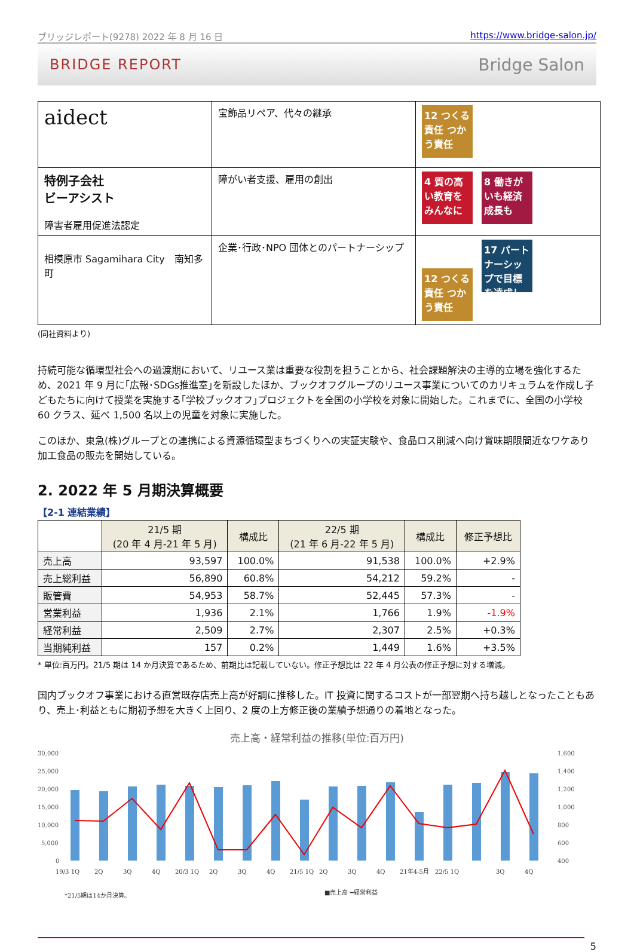ブリッジレポート(9278) 2022 年 8 月 16 日 https://www.bridge-salon.jp/
BRIDGE REPORT Bridge Salon
| aidect | 宝飾品リペア、代々の継承 | 12 つくる責任 つかう責任 |
| 特例子会社 ビーアシスト 障害者雇用促進法認定 | 障がい者支援、雇用の創出 | 4 質の高い教育をみんなに 8 働きがいも経済成長も |
| 相模原市 Sagamihara City 南知多町 | 企業･行政･NPO 団体とのパートナーシップ | 12 つくる責任 つかう責任 17 パートナーシップで目標を達成しよう |
(同社資料より)
持続可能な循環型社会への過渡期において、リユース業は重要な役割を担うことから、社会課題解決の主導的立場を強化するため、2021 年 9 月に｢広報･SDGs推進室｣を新設したほか、ブックオフグループのリユース事業についてのカリキュラムを作成し子どもたちに向けて授業を実施する｢学校ブックオフ｣プロジェクトを全国の小学校を対象に開始した。これまでに、全国の小学校 60 クラス、延べ 1,500 名以上の児童を対象に実施した。
このほか、東急(株)グループとの連携による資源循環型まちづくりへの実証実験や、食品ロス削減へ向け賞味期限間近なワケあり加工食品の販売を開始している。
2. 2022 年 5 月期決算概要
【2-1 連結業績】
| | 21/5 期 (20 年 4 月-21 年 5 月) | 構成比 | 22/5 期 (21 年 6 月-22 年 5 月) | 構成比 | 修正予想比 |
| --- | --- | --- | --- | --- | --- |
| 売上高 | 93,597 | 100.0% | 91,538 | 100.0% | +2.9% |
| 売上総利益 | 56,890 | 60.8% | 54,212 | 59.2% | - |
| 販管費 | 54,953 | 58.7% | 52,445 | 57.3% | - |
| 営業利益 | 1,936 | 2.1% | 1,766 | 1.9% | -1.9% |
| 経常利益 | 2,509 | 2.7% | 2,307 | 2.5% | +0.3% |
| 当期純利益 | 157 | 0.2% | 1,449 | 1.6% | +3.5% |
* 単位:百万円。21/5 期は 14 か月決算であるため、前期比は記載していない。修正予想比は 22 年 4 月公表の修正予想に対する増減。
国内ブックオフ事業における直営既存店売上高が好調に推移した。IT 投資に関するコストが一部翌期へ持ち越しとなったこともあり、売上･利益ともに期初予想を大きく上回り、2 度の上方修正後の業績予想通りの着地となった。
売上高・経常利益の推移(単位:百万円)
30,000
25,000
20,000
15,000
10,000
5,000
0
1,600
1,400
1,200
1,000
800
600
400
19/3 1Q
2Q
3Q
4Q
20/3 1Q
2Q
3Q
4Q
21/5 1Q
2Q
3Q
4Q
21年4-5月
22/5 1Q
3Q
4Q
*21/5期は14か月決算。
■売上高 ━経常利益
5